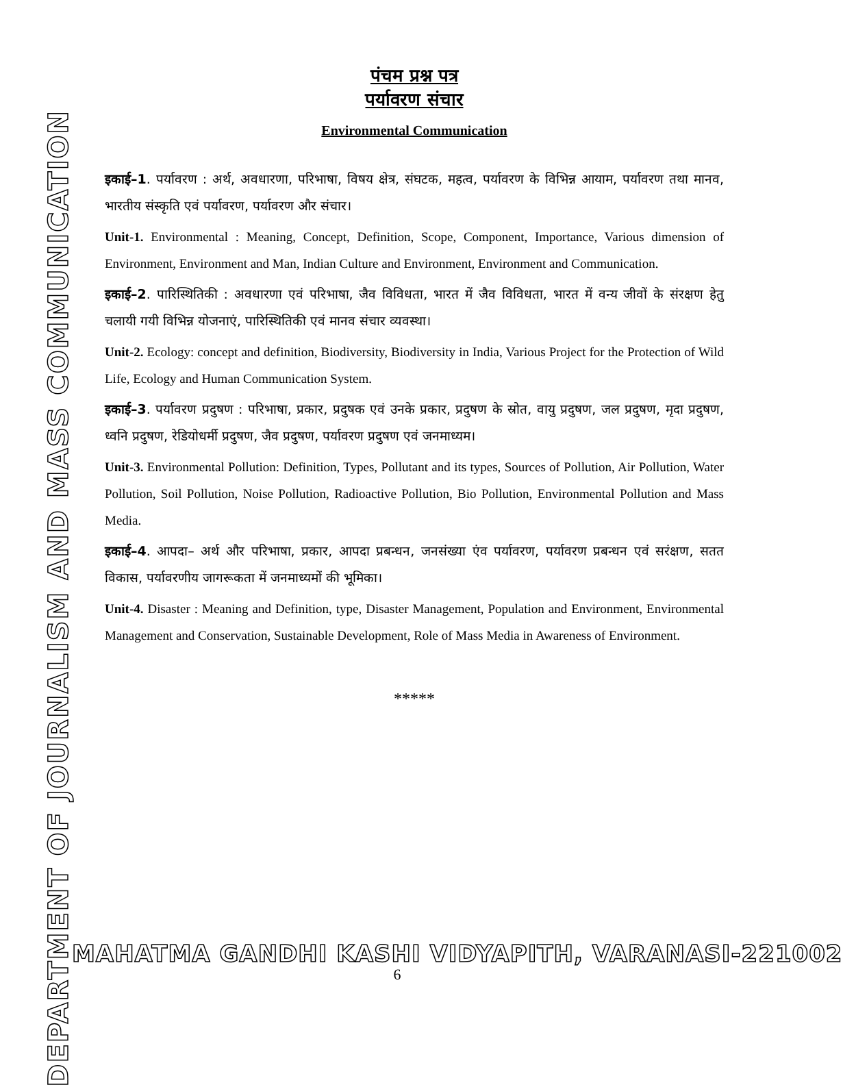DEPARTMENT OF JOURNALISM AND MASS COMMUNICATION
पंचम प्रश्न पत्र
पर्यावरण संचार
Environmental Communication
इकाई–1. पर्यावरण : अर्थ, अवधारणा, परिभाषा, विषय क्षेत्र, संघटक, महत्व, पर्यावरण के विभिन्न आयाम, पर्यावरण तथा मानव, भारतीय संस्कृति एवं पर्यावरण, पर्यावरण और संचार।
Unit-1. Environmental : Meaning, Concept, Definition, Scope, Component, Importance, Various dimension of Environment, Environment and Man, Indian Culture and Environment, Environment and Communication.
इकाई–2. पारिस्थितिकी : अवधारणा एवं परिभाषा, जैव विविधता, भारत में जैव विविधता, भारत में वन्य जीवों के संरक्षण हेतु चलायी गयी विभिन्न योजनाएं, पारिस्थितिकी एवं मानव संचार व्यवस्था।
Unit-2. Ecology: concept and definition, Biodiversity, Biodiversity in India, Various Project for the Protection of Wild Life, Ecology and Human Communication System.
इकाई–3. पर्यावरण प्रदुषण : परिभाषा, प्रकार, प्रदुषक एवं उनके प्रकार, प्रदुषण के स्रोत, वायु प्रदुषण, जल प्रदुषण, मृदा प्रदुषण, ध्वनि प्रदुषण, रेडियोधर्मी प्रदुषण, जैव प्रदुषण, पर्यावरण प्रदुषण एवं जनमाध्यम।
Unit-3. Environmental Pollution: Definition, Types, Pollutant and its types, Sources of Pollution, Air Pollution, Water Pollution, Soil Pollution, Noise Pollution, Radioactive Pollution, Bio Pollution, Environmental Pollution and Mass Media.
इकाई–4. आपदा– अर्थ और परिभाषा, प्रकार, आपदा प्रबन्धन, जनसंख्या एंव पर्यावरण, पर्यावरण प्रबन्धन एवं सरंक्षण, सतत विकास, पर्यावरणीय जागरूकता में जनमाध्यमों की भूमिका।
Unit-4. Disaster : Meaning and Definition, type, Disaster Management, Population and Environment, Environmental Management and Conservation, Sustainable Development, Role of Mass Media in Awareness of Environment.
*****
MAHATMA GANDHI KASHI VIDYAPITH, VARANASI-221002
6